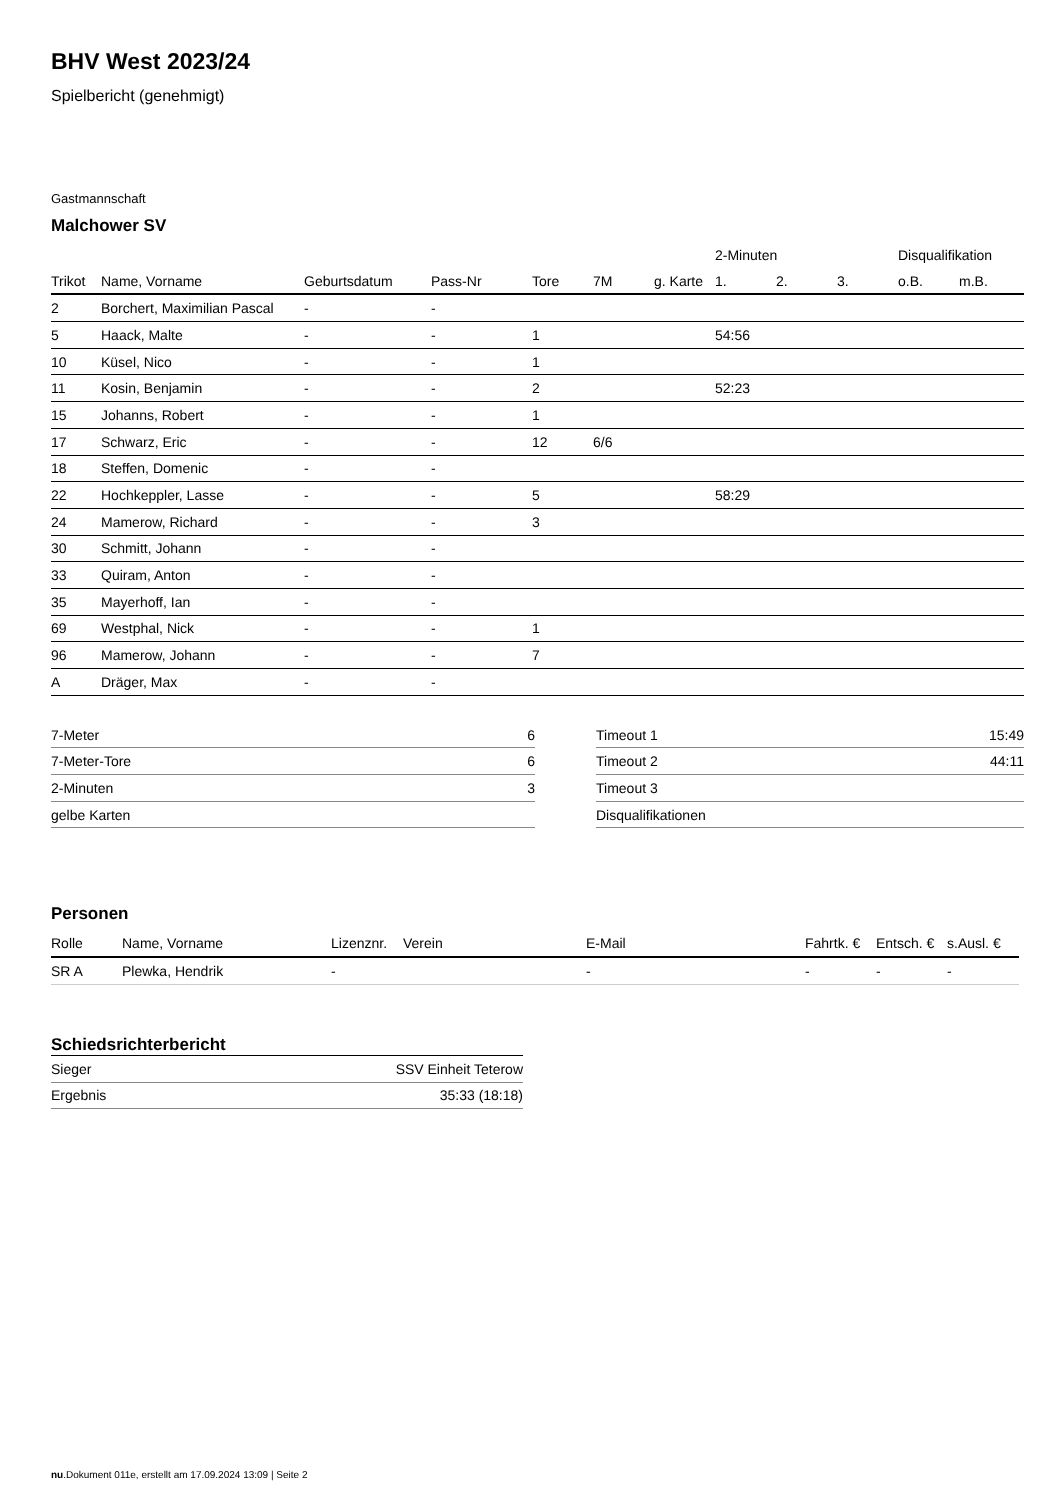BHV West 2023/24
Spielbericht (genehmigt)
Gastmannschaft
Malchower SV
| | | | | | | | 2-Minuten | | | Disqualifikation | |
| --- | --- | --- | --- | --- | --- | --- | --- | --- | --- | --- | --- |
| Trikot | Name, Vorname | Geburtsdatum | Pass-Nr | Tore | 7M | g. Karte | 1. | 2. | 3. | o.B. | m.B. |
| 2 | Borchert, Maximilian Pascal | - | - | | | | | | | | |
| 5 | Haack, Malte | - | - | 1 | | | 54:56 | | | | |
| 10 | Küsel, Nico | - | - | 1 | | | | | | | |
| 11 | Kosin, Benjamin | - | - | 2 | | | 52:23 | | | | |
| 15 | Johanns, Robert | - | - | 1 | | | | | | | |
| 17 | Schwarz, Eric | - | - | 12 | 6/6 | | | | | | |
| 18 | Steffen, Domenic | - | - | | | | | | | | |
| 22 | Hochkeppler, Lasse | - | - | 5 | | | 58:29 | | | | |
| 24 | Mamerow, Richard | - | - | 3 | | | | | | | |
| 30 | Schmitt, Johann | - | - | | | | | | | | |
| 33 | Quiram, Anton | - | - | | | | | | | | |
| 35 | Mayerhoff, Ian | - | - | | | | | | | | |
| 69 | Westphal, Nick | - | - | 1 | | | | | | | |
| 96 | Mamerow, Johann | - | - | 7 | | | | | | | |
| A | Dräger, Max | - | - | | | | | | | | |
| 7-Meter | 6 |
| 7-Meter-Tore | 6 |
| 2-Minuten | 3 |
| gelbe Karten | |
| Timeout 1 | 15:49 |
| Timeout 2 | 44:11 |
| Timeout 3 | |
| Disqualifikationen | |
Personen
| Rolle | Name, Vorname | Lizenznr. | Verein | E-Mail | Fahrtk. € | Entsch. € | s.Ausl. € |
| --- | --- | --- | --- | --- | --- | --- | --- |
| SR A | Plewka, Hendrik | - | | - | - | - | - |
Schiedsrichterbericht
| Sieger | SSV Einheit Teterow |
| Ergebnis | 35:33 (18:18) |
nu.Dokument 011e, erstellt am 17.09.2024 13:09 | Seite 2